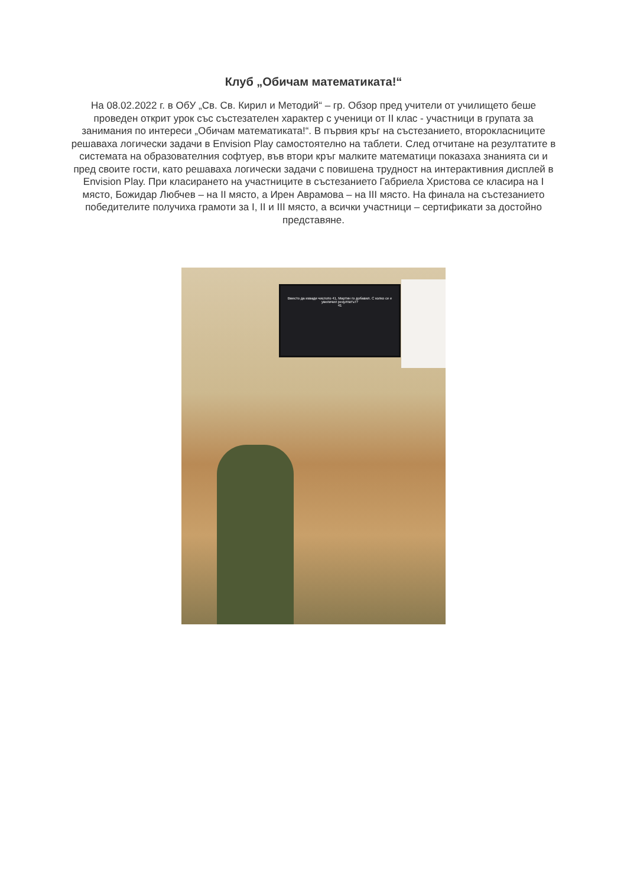Клуб „Обичам математиката!“
На 08.02.2022 г. в ОбУ „Св. Св. Кирил и Методий“ – гр. Обзор пред учители от училището беше проведен открит урок със състезателен характер с ученици от II клас - участници в групата за занимания по интереси „Обичам математиката!“. В първия кръг на състезанието, второкласниците решаваха логически задачи в Envision Play самостоятелно на таблети. След отчитане на резултатите в системата на образователния софтуер, във втори кръг малките математици показаха знанията си и пред своите гости, като решаваха логически задачи с повишена трудност на интерактивния дисплей в Envision Play. При класирането на участниците в състезанието Габриела Христова се класира на I място, Божидар Любчев – на II място, а Ирен Аврамова – на III място. На финала на състезанието победителите получиха грамоти за I, II и III място, а всички участници – сертификати за достойно представяне.
Вместо да извади числото 41, Мартин го добавил. С колко се е увеличил резултатът?
41